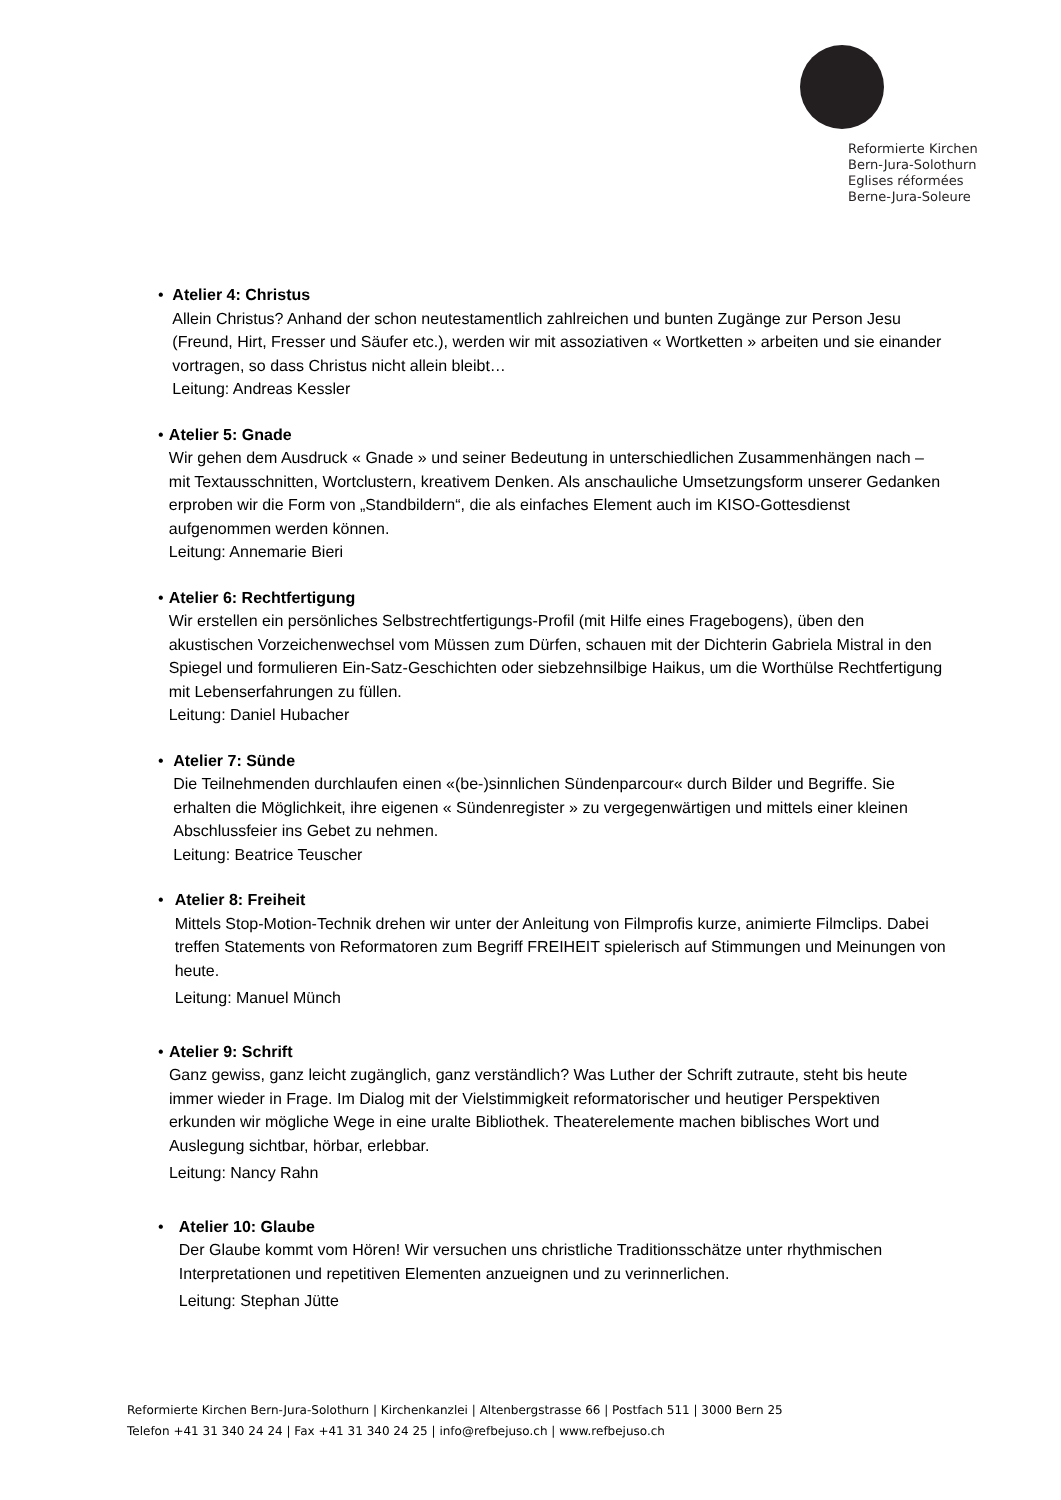Reformierte Kirchen
Bern-Jura-Solothurn
Eglises réformées
Berne-Jura-Soleure
• Atelier 4: Christus
Allein Christus? Anhand der schon neutestamentlich zahlreichen und bunten Zugänge zur Person Jesu (Freund, Hirt, Fresser und Säufer etc.), werden wir mit assoziativen « Wortketten » arbeiten und sie einander vortragen, so dass Christus nicht allein bleibt…
Leitung: Andreas Kessler
• Atelier 5: Gnade
Wir gehen dem Ausdruck « Gnade » und seiner Bedeutung in unterschiedlichen Zusammenhängen nach – mit Textausschnitten, Wortclustern, kreativem Denken. Als anschauliche Umsetzungsform unserer Gedanken erproben wir die Form von „Standbildern“, die als einfaches Element auch im KISO-Gottesdienst aufgenommen werden können.
Leitung: Annemarie Bieri
• Atelier 6: Rechtfertigung
Wir erstellen ein persönliches Selbstrechtfertigungs-Profil (mit Hilfe eines Fragebogens), üben den akustischen Vorzeichenwechsel vom Müssen zum Dürfen, schauen mit der Dichterin Gabriela Mistral in den Spiegel und formulieren Ein-Satz-Geschichten oder siebzehnsilbige Haikus, um die Worthülse Rechtfertigung mit Lebenserfahrungen zu füllen.
Leitung: Daniel Hubacher
• Atelier 7: Sünde
Die Teilnehmenden durchlaufen einen «(be-)sinnlichen Sündenparcour« durch Bilder und Begriffe. Sie erhalten die Möglichkeit, ihre eigenen « Sündenregister » zu vergegenwärtigen und mittels einer kleinen Abschlussfeier ins Gebet zu nehmen.
Leitung: Beatrice Teuscher
• Atelier 8: Freiheit
Mittels Stop-Motion-Technik drehen wir unter der Anleitung von Filmprofis kurze, animierte Filmclips. Dabei treffen Statements von Reformatoren zum Begriff FREIHEIT spielerisch auf Stimmungen und Meinungen von heute.
Leitung: Manuel Münch
• Atelier 9: Schrift
Ganz gewiss, ganz leicht zugänglich, ganz verständlich? Was Luther der Schrift zutraute, steht bis heute immer wieder in Frage. Im Dialog mit der Vielstimmigkeit reformatorischer und heutiger Perspektiven erkunden wir mögliche Wege in eine uralte Bibliothek. Theaterelemente machen biblisches Wort und Auslegung sichtbar, hörbar, erlebbar.
Leitung: Nancy Rahn
• Atelier 10: Glaube
Der Glaube kommt vom Hören! Wir versuchen uns christliche Traditionsschätze unter rhythmischen Interpretationen und repetitiven Elementen anzueignen und zu verinnerlichen.
Leitung: Stephan Jütte
Reformierte Kirchen Bern-Jura-Solothurn | Kirchenkanzlei | Altenbergstrasse 66 | Postfach 511 | 3000 Bern 25
Telefon +41 31 340 24 24 | Fax +41 31 340 24 25 | info@refbejuso.ch | www.refbejuso.ch